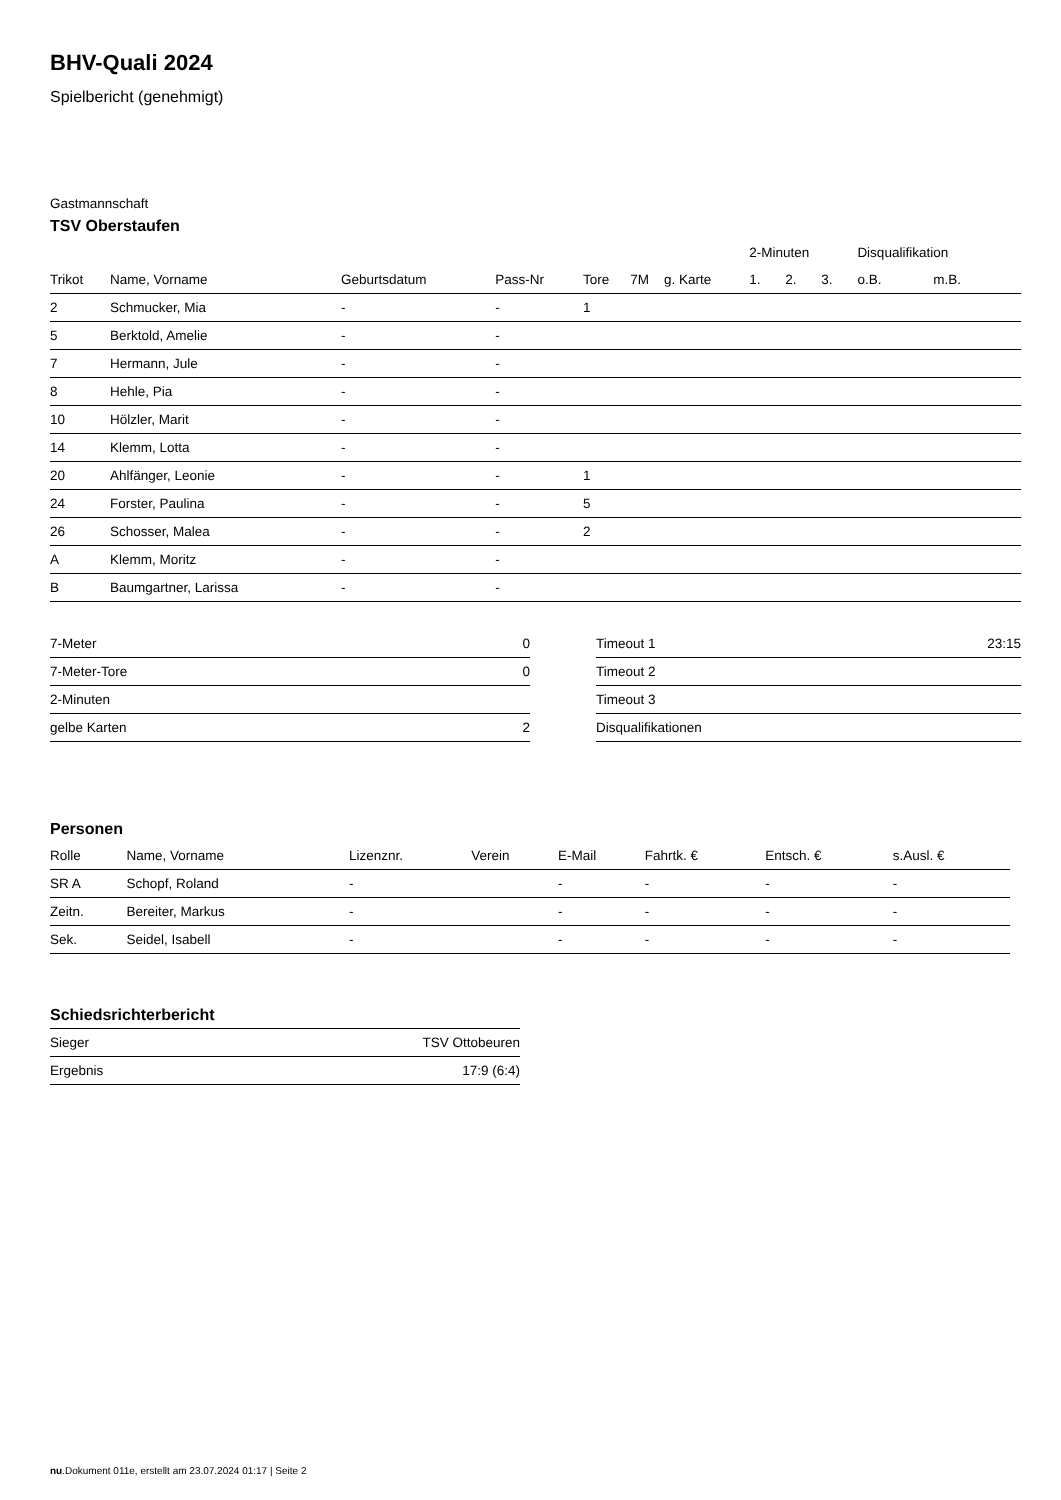BHV-Quali 2024
Spielbericht (genehmigt)
Gastmannschaft
TSV Oberstaufen
| | | | | | | | 2-Minuten | | | Disqualifikation | |
| --- | --- | --- | --- | --- | --- | --- | --- | --- | --- | --- | --- |
| Trikot | Name, Vorname | Geburtsdatum | Pass-Nr | Tore | 7M | g. Karte | 1. | 2. | 3. | o.B. | m.B. |
| 2 | Schmucker, Mia | - | - | 1 | | | | | | | |
| 5 | Berktold, Amelie | - | - | | | | | | | | |
| 7 | Hermann, Jule | - | - | | | | | | | | |
| 8 | Hehle, Pia | - | - | | | | | | | | |
| 10 | Hölzler, Marit | - | - | | | | | | | | |
| 14 | Klemm, Lotta | - | - | | | | | | | | |
| 20 | Ahlfänger, Leonie | - | - | 1 | | | | | | | |
| 24 | Forster, Paulina | - | - | 5 | | | | | | | |
| 26 | Schosser, Malea | - | - | 2 | | | | | | | |
| A | Klemm, Moritz | - | - | | | | | | | | |
| B | Baumgartner, Larissa | - | - | | | | | | | | |
| 7-Meter | 0 |
| 7-Meter-Tore | 0 |
| 2-Minuten | |
| gelbe Karten | 2 |
| Timeout 1 | 23:15 |
| Timeout 2 | |
| Timeout 3 | |
| Disqualifikationen | |
Personen
| Rolle | Name, Vorname | Lizenznr. | Verein | E-Mail | Fahrtk. € | Entsch. € | s.Ausl. € |
| --- | --- | --- | --- | --- | --- | --- | --- |
| SR A | Schopf, Roland | - | | - | - | - | - |
| Zeitn. | Bereiter, Markus | - | | - | - | - | - |
| Sek. | Seidel, Isabell | - | | - | - | - | - |
Schiedsrichterbericht
| Sieger | TSV Ottobeuren |
| Ergebnis | 17:9 (6:4) |
nu.Dokument 011e, erstellt am 23.07.2024 01:17 | Seite 2